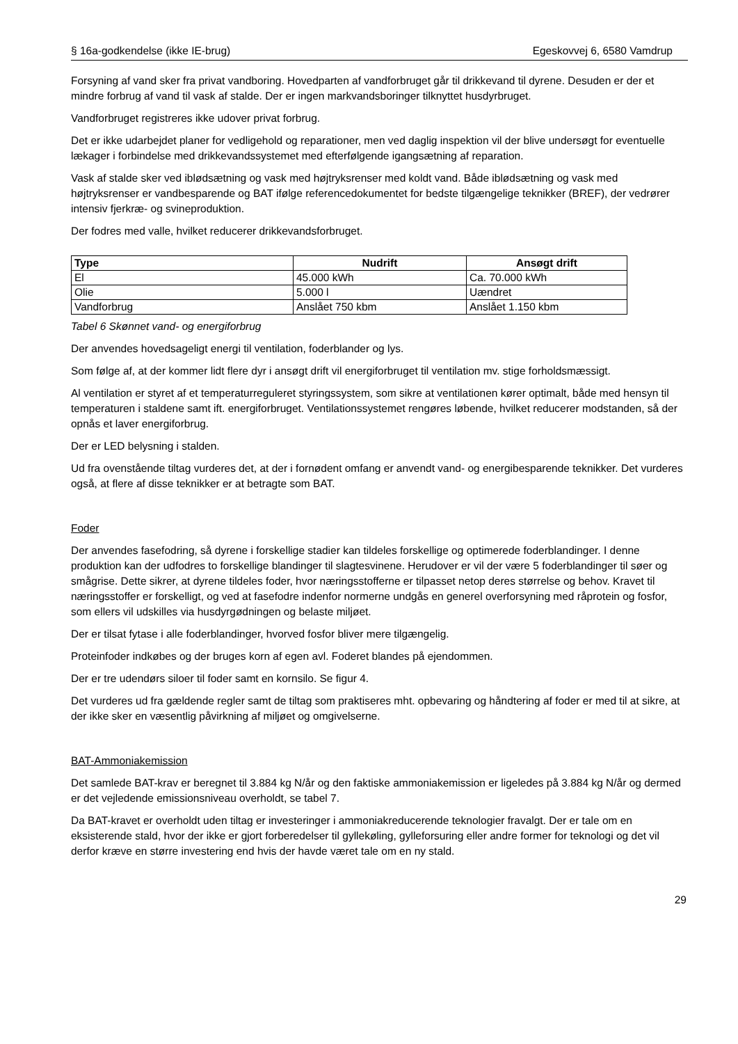§ 16a-godkendelse (ikke IE-brug) Egeskovvej 6, 6580 Vamdrup
Forsyning af vand sker fra privat vandboring. Hovedparten af vandforbruget går til drikkevand til dyrene. Desuden er der et mindre forbrug af vand til vask af stalde. Der er ingen markvandsboringer tilknyttet husdyrbruget.
Vandforbruget registreres ikke udover privat forbrug.
Det er ikke udarbejdet planer for vedligehold og reparationer, men ved daglig inspektion vil der blive undersøgt for eventuelle lækager i forbindelse med drikkevandssystemet med efterfølgende igangsætning af reparation.
Vask af stalde sker ved iblødsætning og vask med højtryksrenser med koldt vand. Både iblødsætning og vask med højtryksrenser er vandbesparende og BAT ifølge referencedokumentet for bedste tilgængelige teknikker (BREF), der vedrører intensiv fjerkræ- og svineproduktion.
Der fodres med valle, hvilket reducerer drikkevandsforbruget.
| Type | Nudrift | Ansøgt drift |
| --- | --- | --- |
| El | 45.000 kWh | Ca. 70.000 kWh |
| Olie | 5.000 l | Uændret |
| Vandforbrug | Anslået 750 kbm | Anslået 1.150 kbm |
Tabel 6 Skønnet vand- og energiforbrug
Der anvendes hovedsageligt energi til ventilation, foderblander og lys.
Som følge af, at der kommer lidt flere dyr i ansøgt drift vil energiforbruget til ventilation mv. stige forholdsmæssigt.
Al ventilation er styret af et temperaturreguleret styringssystem, som sikre at ventilationen kører optimalt, både med hensyn til temperaturen i staldene samt ift. energiforbruget. Ventilationssystemet rengøres løbende, hvilket reducerer modstanden, så der opnås et laver energiforbrug.
Der er LED belysning i stalden.
Ud fra ovenstående tiltag vurderes det, at der i fornødent omfang er anvendt vand- og energibesparende teknikker. Det vurderes også, at flere af disse teknikker er at betragte som BAT.
Foder
Der anvendes fasefodring, så dyrene i forskellige stadier kan tildeles forskellige og optimerede foderblandinger. I denne produktion kan der udfodres to forskellige blandinger til slagtesvinene. Herudover er vil der være 5 foderblandinger til søer og smågrise. Dette sikrer, at dyrene tildeles foder, hvor næringsstofferne er tilpasset netop deres størrelse og behov. Kravet til næringsstoffer er forskelligt, og ved at fasefodre indenfor normerne undgås en generel overforsyning med råprotein og fosfor, som ellers vil udskilles via husdyrgødningen og belaste miljøet.
Der er tilsat fytase i alle foderblandinger, hvorved fosfor bliver mere tilgængelig.
Proteinfoder indkøbes og der bruges korn af egen avl. Foderet blandes på ejendommen.
Der er tre udendørs siloer til foder samt en kornsilo. Se figur 4.
Det vurderes ud fra gældende regler samt de tiltag som praktiseres mht. opbevaring og håndtering af foder er med til at sikre, at der ikke sker en væsentlig påvirkning af miljøet og omgivelserne.
BAT-Ammoniakemission
Det samlede BAT-krav er beregnet til 3.884 kg N/år og den faktiske ammoniakemission er ligeledes på 3.884 kg N/år og dermed er det vejledende emissionsniveau overholdt, se tabel 7.
Da BAT-kravet er overholdt uden tiltag er investeringer i ammoniakreducerende teknologier fravalgt. Der er tale om en eksisterende stald, hvor der ikke er gjort forberedelser til gyllekøling, gylleforsuring eller andre former for teknologi og det vil derfor kræve en større investering end hvis der havde været tale om en ny stald.
29